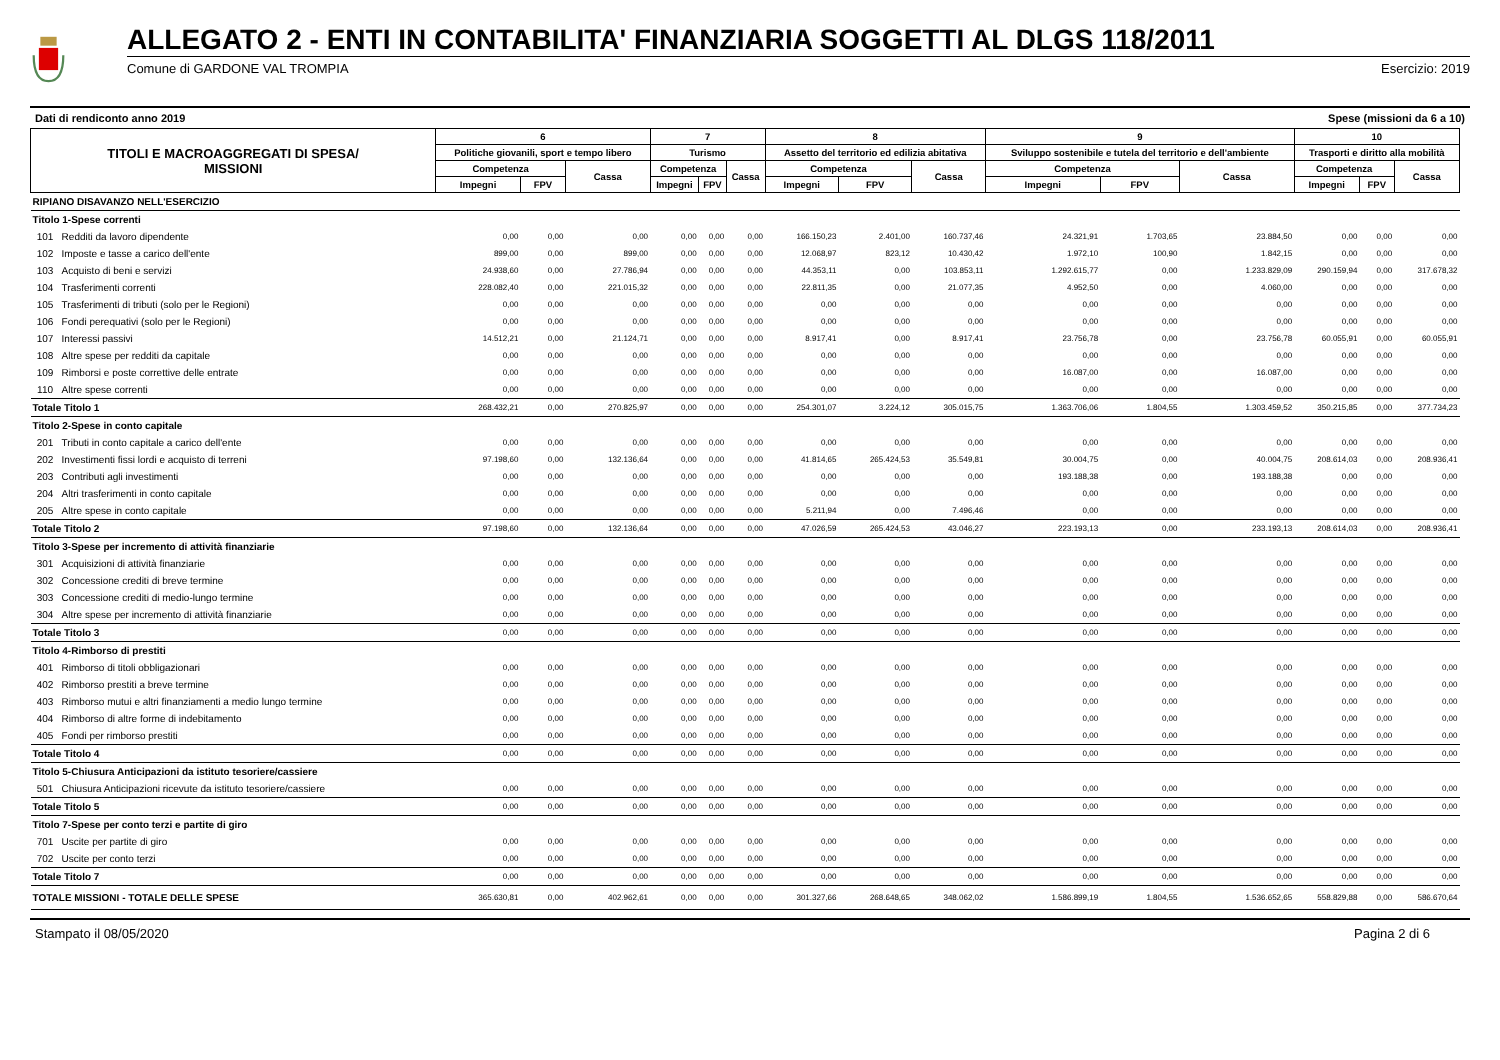ALLEGATO 2 - ENTI IN CONTABILITA' FINANZIARIA SOGGETTI AL DLGS 118/2011
Comune di GARDONE VAL TROMPIA Esercizio: 2019
Dati di rendiconto anno 2019 Spese (missioni da 6 a 10)
| TITOLI E MACROAGGREGATI DI SPESA/ MISSIONI | | 6 | | | 7 | | | 8 | | | 9 | | | 10 | | |
| --- | --- | --- | --- | --- | --- | --- | --- | --- | --- | --- | --- | --- | --- | --- | --- | --- |
| | | Politiche giovanili, sport e tempo libero | | | Turismo | | | Assetto del territorio ed edilizia abitativa | | | Sviluppo sostenibile e tutela del territorio e dell'ambiente | | | Trasporti e diritto alla mobilità | | |
| | | Competenza | | Cassa | Competenza | | Cassa | Competenza | | Cassa | Competenza | | Cassa | Competenza | | Cassa |
| | | Impegni | FPV | | Impegni | FPV | | Impegni | FPV | | Impegni | FPV | | Impegni | FPV | |
| RIPIANO DISAVANZO NELL'ESERCIZIO | | | | | | | | | | | | | | | | |
| Titolo 1-Spese correnti | | | | | | | | | | | | | | | | |
| 101 | Redditi da lavoro dipendente | 0,00 | 0,00 | 0,00 | 0,00 | 0,00 | 0,00 | 166.150,23 | 2.401,00 | 160.737,46 | 24.321,91 | 1.703,65 | 23.884,50 | 0,00 | 0,00 | 0,00 |
| 102 | Imposte e tasse a carico dell'ente | 899,00 | 0,00 | 899,00 | 0,00 | 0,00 | 0,00 | 12.068,97 | 823,12 | 10.430,42 | 1.972,10 | 100,90 | 1.842,15 | 0,00 | 0,00 | 0,00 |
| 103 | Acquisto di beni e servizi | 24.938,60 | 0,00 | 27.786,94 | 0,00 | 0,00 | 0,00 | 44.353,11 | 0,00 | 103.853,11 | 1.292.615,77 | 0,00 | 1.233.829,09 | 290.159,94 | 0,00 | 317.678,32 |
| 104 | Trasferimenti correnti | 228.082,40 | 0,00 | 221.015,32 | 0,00 | 0,00 | 0,00 | 22.811,35 | 0,00 | 21.077,35 | 4.952,50 | 0,00 | 4.060,00 | 0,00 | 0,00 | 0,00 |
| 105 | Trasferimenti di tributi (solo per le Regioni) | 0,00 | 0,00 | 0,00 | 0,00 | 0,00 | 0,00 | 0,00 | 0,00 | 0,00 | 0,00 | 0,00 | 0,00 | 0,00 | 0,00 | 0,00 |
| 106 | Fondi perequativi (solo per le Regioni) | 0,00 | 0,00 | 0,00 | 0,00 | 0,00 | 0,00 | 0,00 | 0,00 | 0,00 | 0,00 | 0,00 | 0,00 | 0,00 | 0,00 | 0,00 |
| 107 | Interessi passivi | 14.512,21 | 0,00 | 21.124,71 | 0,00 | 0,00 | 0,00 | 8.917,41 | 0,00 | 8.917,41 | 23.756,78 | 0,00 | 23.756,78 | 60.055,91 | 0,00 | 60.055,91 |
| 108 | Altre spese per redditi da capitale | 0,00 | 0,00 | 0,00 | 0,00 | 0,00 | 0,00 | 0,00 | 0,00 | 0,00 | 0,00 | 0,00 | 0,00 | 0,00 | 0,00 | 0,00 |
| 109 | Rimborsi e poste correttive delle entrate | 0,00 | 0,00 | 0,00 | 0,00 | 0,00 | 0,00 | 0,00 | 0,00 | 0,00 | 16.087,00 | 0,00 | 16.087,00 | 0,00 | 0,00 | 0,00 |
| 110 | Altre spese correnti | 0,00 | 0,00 | 0,00 | 0,00 | 0,00 | 0,00 | 0,00 | 0,00 | 0,00 | 0,00 | 0,00 | 0,00 | 0,00 | 0,00 | 0,00 |
| Totale Titolo 1 | | 268.432,21 | 0,00 | 270.825,97 | 0,00 | 0,00 | 0,00 | 254.301,07 | 3.224,12 | 305.015,75 | 1.363.706,06 | 1.804,55 | 1.303.459,52 | 350.215,85 | 0,00 | 377.734,23 |
| Titolo 2-Spese in conto capitale | | | | | | | | | | | | | | | | |
| 201 | Tributi in conto capitale a carico dell'ente | 0,00 | 0,00 | 0,00 | 0,00 | 0,00 | 0,00 | 0,00 | 0,00 | 0,00 | 0,00 | 0,00 | 0,00 | 0,00 | 0,00 | 0,00 |
| 202 | Investimenti fissi lordi e acquisto di terreni | 97.198,60 | 0,00 | 132.136,64 | 0,00 | 0,00 | 0,00 | 41.814,65 | 265.424,53 | 35.549,81 | 30.004,75 | 0,00 | 40.004,75 | 208.614,03 | 0,00 | 208.936,41 |
| 203 | Contributi agli investimenti | 0,00 | 0,00 | 0,00 | 0,00 | 0,00 | 0,00 | 0,00 | 0,00 | 0,00 | 193.188,38 | 0,00 | 193.188,38 | 0,00 | 0,00 | 0,00 |
| 204 | Altri trasferimenti in conto capitale | 0,00 | 0,00 | 0,00 | 0,00 | 0,00 | 0,00 | 0,00 | 0,00 | 0,00 | 0,00 | 0,00 | 0,00 | 0,00 | 0,00 | 0,00 |
| 205 | Altre spese in conto capitale | 0,00 | 0,00 | 0,00 | 0,00 | 0,00 | 0,00 | 5.211,94 | 0,00 | 7.496,46 | 0,00 | 0,00 | 0,00 | 0,00 | 0,00 | 0,00 |
| Totale Titolo 2 | | 97.198,60 | 0,00 | 132.136,64 | 0,00 | 0,00 | 0,00 | 47.026,59 | 265.424,53 | 43.046,27 | 223.193,13 | 0,00 | 233.193,13 | 208.614,03 | 0,00 | 208.936,41 |
| Titolo 3-Spese per incremento di attività finanziarie | | | | | | | | | | | | | | | | |
| 301 | Acquisizioni di attività finanziarie | 0,00 | 0,00 | 0,00 | 0,00 | 0,00 | 0,00 | 0,00 | 0,00 | 0,00 | 0,00 | 0,00 | 0,00 | 0,00 | 0,00 | 0,00 |
| 302 | Concessione crediti di breve termine | 0,00 | 0,00 | 0,00 | 0,00 | 0,00 | 0,00 | 0,00 | 0,00 | 0,00 | 0,00 | 0,00 | 0,00 | 0,00 | 0,00 | 0,00 |
| 303 | Concessione crediti di medio-lungo termine | 0,00 | 0,00 | 0,00 | 0,00 | 0,00 | 0,00 | 0,00 | 0,00 | 0,00 | 0,00 | 0,00 | 0,00 | 0,00 | 0,00 | 0,00 |
| 304 | Altre spese per incremento di attività finanziarie | 0,00 | 0,00 | 0,00 | 0,00 | 0,00 | 0,00 | 0,00 | 0,00 | 0,00 | 0,00 | 0,00 | 0,00 | 0,00 | 0,00 | 0,00 |
| Totale Titolo 3 | | 0,00 | 0,00 | 0,00 | 0,00 | 0,00 | 0,00 | 0,00 | 0,00 | 0,00 | 0,00 | 0,00 | 0,00 | 0,00 | 0,00 | 0,00 |
| Titolo 4-Rimborso di prestiti | | | | | | | | | | | | | | | | |
| 401 | Rimborso di titoli obbligazionari | 0,00 | 0,00 | 0,00 | 0,00 | 0,00 | 0,00 | 0,00 | 0,00 | 0,00 | 0,00 | 0,00 | 0,00 | 0,00 | 0,00 | 0,00 |
| 402 | Rimborso prestiti a breve termine | 0,00 | 0,00 | 0,00 | 0,00 | 0,00 | 0,00 | 0,00 | 0,00 | 0,00 | 0,00 | 0,00 | 0,00 | 0,00 | 0,00 | 0,00 |
| 403 | Rimborso mutui e altri finanziamenti a medio lungo termine | 0,00 | 0,00 | 0,00 | 0,00 | 0,00 | 0,00 | 0,00 | 0,00 | 0,00 | 0,00 | 0,00 | 0,00 | 0,00 | 0,00 | 0,00 |
| 404 | Rimborso di altre forme di indebitamento | 0,00 | 0,00 | 0,00 | 0,00 | 0,00 | 0,00 | 0,00 | 0,00 | 0,00 | 0,00 | 0,00 | 0,00 | 0,00 | 0,00 | 0,00 |
| 405 | Fondi per rimborso prestiti | 0,00 | 0,00 | 0,00 | 0,00 | 0,00 | 0,00 | 0,00 | 0,00 | 0,00 | 0,00 | 0,00 | 0,00 | 0,00 | 0,00 | 0,00 |
| Totale Titolo 4 | | 0,00 | 0,00 | 0,00 | 0,00 | 0,00 | 0,00 | 0,00 | 0,00 | 0,00 | 0,00 | 0,00 | 0,00 | 0,00 | 0,00 | 0,00 |
| Titolo 5-Chiusura Anticipazioni da istituto tesoriere/cassiere | | | | | | | | | | | | | | | | |
| 501 | Chiusura Anticipazioni ricevute da istituto tesoriere/cassiere | 0,00 | 0,00 | 0,00 | 0,00 | 0,00 | 0,00 | 0,00 | 0,00 | 0,00 | 0,00 | 0,00 | 0,00 | 0,00 | 0,00 | 0,00 |
| Totale Titolo 5 | | 0,00 | 0,00 | 0,00 | 0,00 | 0,00 | 0,00 | 0,00 | 0,00 | 0,00 | 0,00 | 0,00 | 0,00 | 0,00 | 0,00 | 0,00 |
| Titolo 7-Spese per conto terzi e partite di giro | | | | | | | | | | | | | | | | |
| 701 | Uscite per partite di giro | 0,00 | 0,00 | 0,00 | 0,00 | 0,00 | 0,00 | 0,00 | 0,00 | 0,00 | 0,00 | 0,00 | 0,00 | 0,00 | 0,00 | 0,00 |
| 702 | Uscite per conto terzi | 0,00 | 0,00 | 0,00 | 0,00 | 0,00 | 0,00 | 0,00 | 0,00 | 0,00 | 0,00 | 0,00 | 0,00 | 0,00 | 0,00 | 0,00 |
| Totale Titolo 7 | | 0,00 | 0,00 | 0,00 | 0,00 | 0,00 | 0,00 | 0,00 | 0,00 | 0,00 | 0,00 | 0,00 | 0,00 | 0,00 | 0,00 | 0,00 |
| TOTALE MISSIONI - TOTALE DELLE SPESE | | 365.630,81 | 0,00 | 402.962,61 | 0,00 | 0,00 | 0,00 | 301.327,66 | 268.648,65 | 348.062,02 | 1.586.899,19 | 1.804,55 | 1.536.652,65 | 558.829,88 | 0,00 | 586.670,64 |
Stampato il 08/05/2020 Pagina 2 di 6